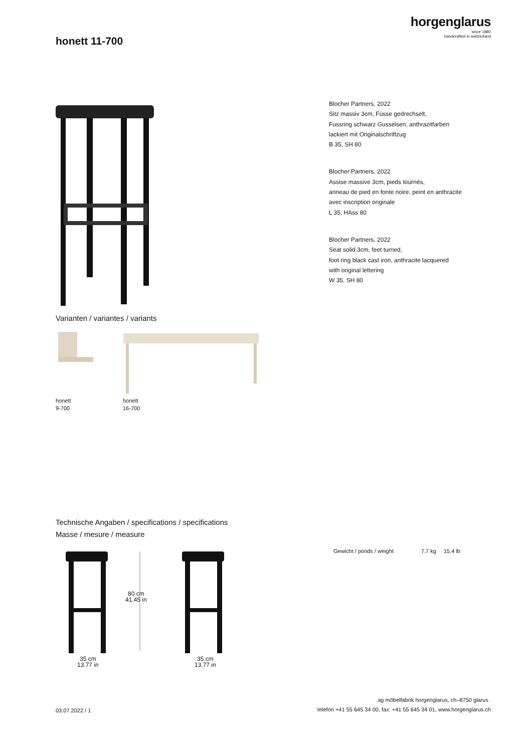horgenglarus
since 1880
handcrafted in switzerland
honett 11-700
Blocher Partners, 2022
Sitz massiv 3cm, Füsse gedrechselt,
Fussring schwarz Gusseisen, anthrazitfarben
lackiert mit Originalschriftzug
B 35, SH 80
Blocher Partners, 2022
Assise massive 3cm, pieds tournés,
anneau de pied en fonte noire, peint en anthracite
avec inscription originale
L 35, HAss 80
Blocher Partners, 2022
Seat solid 3cm, feet turned,
foot ring black cast iron, anthracite lacquered
with original lettering
W 35, SH 80
Varianten / variantes / variants
honett
9-700
honett
16-700
Technische Angaben / specifications / specifications
Masse / mesure / measure
80 cm
41.45 in
35 cm
13.77 in
35 cm
13.77 in
Gewicht / ponds / weight 7.7 kg 15.4 lb
ag möbelfabrik horgenglarus, ch–8750 glarus
telefon +41 55 645 34 00, fax: +41 55 645 34 01, www.horgenglarus.ch
03.07.2022 / 1